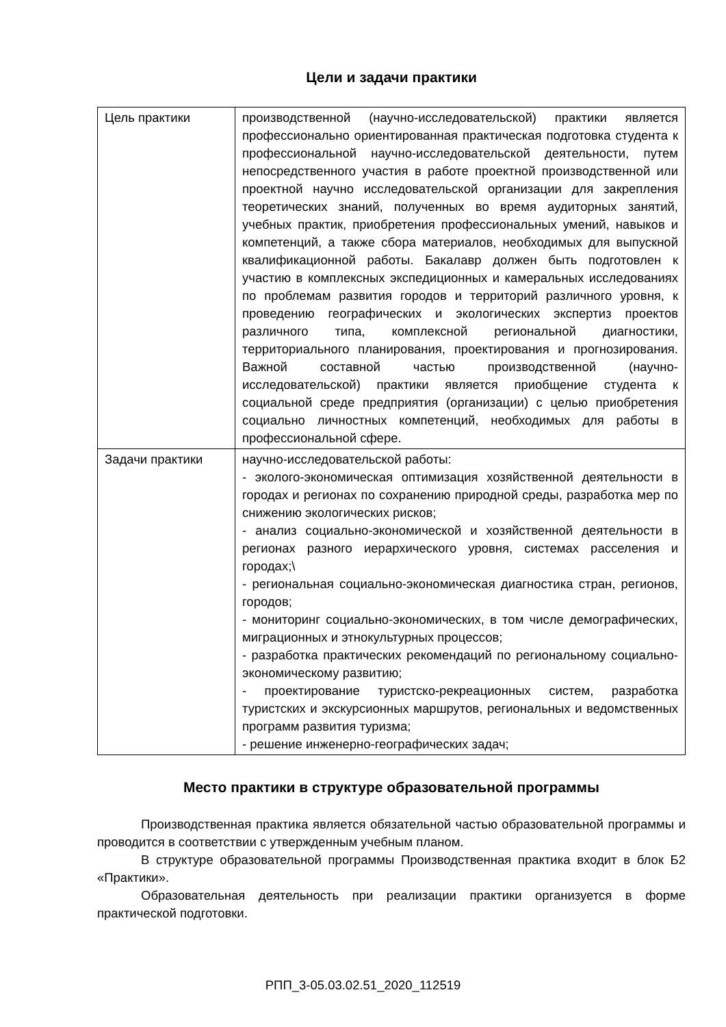Цели и задачи практики
| Цель практики | производственной (научно-исследовательской) практики является профессионально ориентированная практическая подготовка студента к профессиональной научно-исследовательской деятельности, путем непосредственного участия в работе проектной производственной или проектной научно исследовательской организации для закрепления теоретических знаний, полученных во время аудиторных занятий, учебных практик, приобретения профессиональных умений, навыков и компетенций, а также сбора материалов, необходимых для выпускной квалификационной работы. Бакалавр должен быть подготовлен к участию в комплексных экспедиционных и камеральных исследованиях по проблемам развития городов и территорий различного уровня, к проведению географических и экологических экспертиз проектов различного типа, комплексной региональной диагностики, территориального планирования, проектирования и прогнозирования. Важной составной частью производственной (научно-исследовательской) практики является приобщение студента к социальной среде предприятия (организации) с целью приобретения социально личностных компетенций, необходимых для работы в профессиональной сфере. |
| Задачи практики | научно-исследовательской работы: - эколого-экономическая оптимизация хозяйственной деятельности в городах и регионах по сохранению природной среды, разработка мер по снижению экологических рисков; - анализ социально-экономической и хозяйственной деятельности в регионах разного иерархического уровня, системах расселения и городах;\ - региональная социально-экономическая диагностика стран, регионов, городов; - мониторинг социально-экономических, в том числе демографических, миграционных и этнокультурных процессов; - разработка практических рекомендаций по региональному социально-экономическому развитию; - проектирование туристско-рекреационных систем, разработка туристских и экскурсионных маршрутов, региональных и ведомственных программ развития туризма; - решение инженерно-географических задач; |
Место практики в структуре образовательной программы
Производственная практика является обязательной частью образовательной программы и проводится в соответствии с утвержденным учебным планом.
В структуре образовательной программы Производственная практика входит в блок Б2 «Практики».
Образовательная деятельность при реализации практики организуется в форме практической подготовки.
РПП_3-05.03.02.51_2020_112519